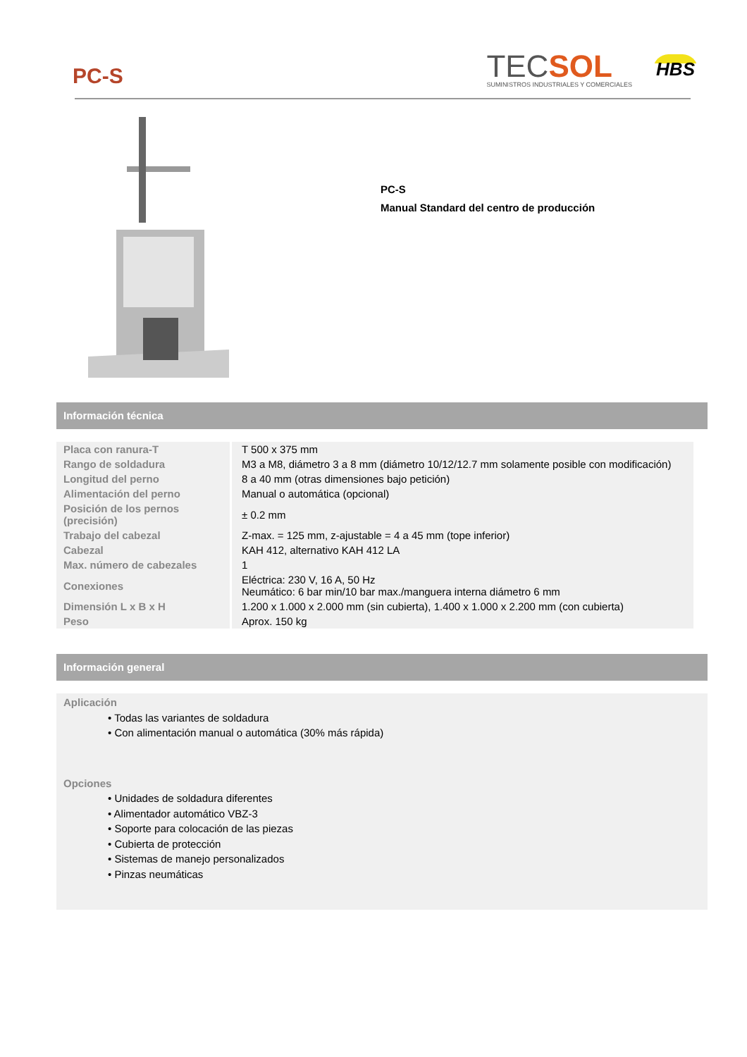PC-S
TECSOL
SUMINISTROS INDUSTRIALES Y COMERCIALES
HBS
PC-S
Manual Standard del centro de producción
Información técnica
| Placa con ranura-T | T 500 x 375 mm |
| Rango de soldadura | M3 a M8, diámetro 3 a 8 mm (diámetro 10/12/12.7 mm solamente posible con modificación) |
| Longitud del perno | 8 a 40 mm (otras dimensiones bajo petición) |
| Alimentación del perno | Manual o automática (opcional) |
| Posición de los pernos (precisión) | ± 0.2 mm |
| Trabajo del cabezal | Z-max. = 125 mm, z-ajustable = 4 a 45 mm (tope inferior) |
| Cabezal | KAH 412, alternativo KAH 412 LA |
| Max. número de cabezales | 1 |
| Conexiones | Eléctrica: 230 V, 16 A, 50 Hz Neumático: 6 bar min/10 bar max./manguera interna diámetro 6 mm |
| Dimensión L x B x H | 1.200 x 1.000 x 2.000 mm (sin cubierta), 1.400 x 1.000 x 2.200 mm (con cubierta) |
| Peso | Aprox. 150 kg |
Información general
Aplicación
• Todas las variantes de soldadura
• Con alimentación manual o automática (30% más rápida)
Opciones
• Unidades de soldadura diferentes
• Alimentador automático VBZ-3
• Soporte para colocación de las piezas
• Cubierta de protección
• Sistemas de manejo personalizados
• Pinzas neumáticas